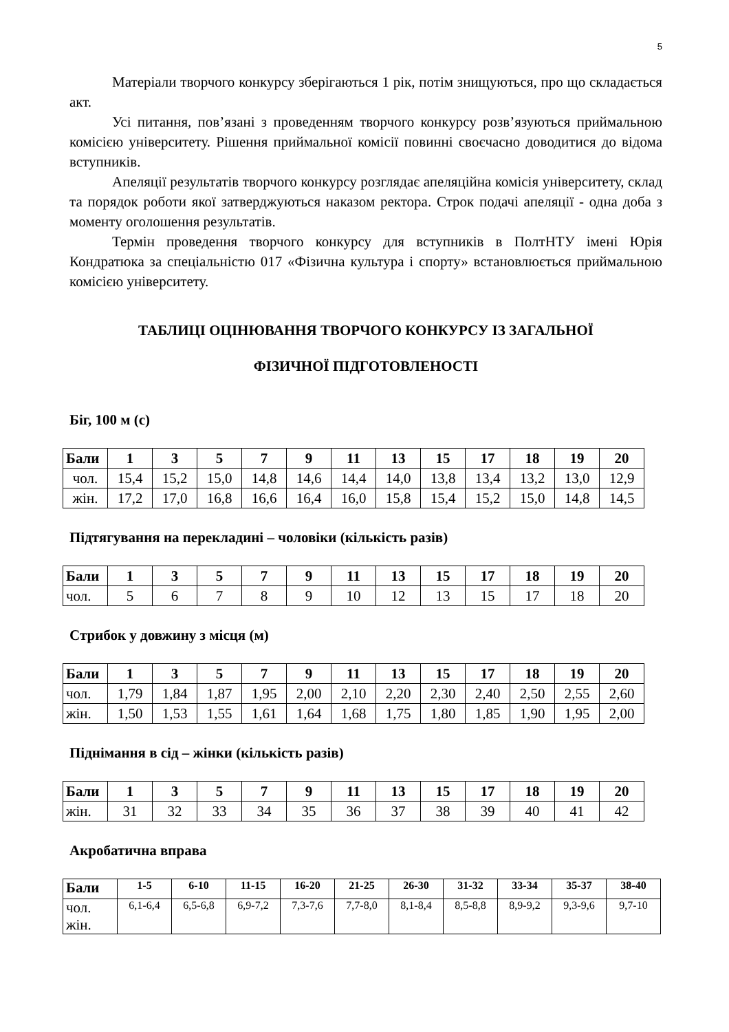5
Матеріали творчого конкурсу зберігаються 1 рік, потім знищуються, про що складається акт.
Усі питання, пов’язані з проведенням творчого конкурсу розв’язуються приймальною комісією університету. Рішення приймальної комісії повинні своєчасно доводитися до відома вступників.
Апеляції результатів творчого конкурсу розглядає апеляційна комісія університету, склад та порядок роботи якої затверджуються наказом ректора. Строк подачі апеляції - одна доба з моменту оголошення результатів.
Термін проведення творчого конкурсу для вступників в ПолтНТУ імені Юрія Кондратюка за спеціальністю 017 «Фізична культура і спорту» встановлюється приймальною комісією університету.
ТАБЛИЦІ ОЦІНЮВАННЯ ТВОРЧОГО КОНКУРСУ ІЗ ЗАГАЛЬНОЇ
ФІЗИЧНОЇ ПІДГОТОВЛЕНОСТІ
Біг, 100 м (с)
| Бали | 1 | 3 | 5 | 7 | 9 | 11 | 13 | 15 | 17 | 18 | 19 | 20 |
| --- | --- | --- | --- | --- | --- | --- | --- | --- | --- | --- | --- | --- |
| чол. | 15,4 | 15,2 | 15,0 | 14,8 | 14,6 | 14,4 | 14,0 | 13,8 | 13,4 | 13,2 | 13,0 | 12,9 |
| жін. | 17,2 | 17,0 | 16,8 | 16,6 | 16,4 | 16,0 | 15,8 | 15,4 | 15,2 | 15,0 | 14,8 | 14,5 |
Підтягування на перекладині – чоловіки (кількість разів)
| Бали | 1 | 3 | 5 | 7 | 9 | 11 | 13 | 15 | 17 | 18 | 19 | 20 |
| --- | --- | --- | --- | --- | --- | --- | --- | --- | --- | --- | --- | --- |
| чол. | 5 | 6 | 7 | 8 | 9 | 10 | 12 | 13 | 15 | 17 | 18 | 20 |
Стрибок у довжину з місця (м)
| Бали | 1 | 3 | 5 | 7 | 9 | 11 | 13 | 15 | 17 | 18 | 19 | 20 |
| --- | --- | --- | --- | --- | --- | --- | --- | --- | --- | --- | --- | --- |
| чол. | 1,79 | 1,84 | 1,87 | 1,95 | 2,00 | 2,10 | 2,20 | 2,30 | 2,40 | 2,50 | 2,55 | 2,60 |
| жін. | 1,50 | 1,53 | 1,55 | 1,61 | 1,64 | 1,68 | 1,75 | 1,80 | 1,85 | 1,90 | 1,95 | 2,00 |
Піднімання в сід – жінки (кількість разів)
| Бали | 1 | 3 | 5 | 7 | 9 | 11 | 13 | 15 | 17 | 18 | 19 | 20 |
| --- | --- | --- | --- | --- | --- | --- | --- | --- | --- | --- | --- | --- |
| жін. | 31 | 32 | 33 | 34 | 35 | 36 | 37 | 38 | 39 | 40 | 41 | 42 |
Акробатична вправа
| Бали | 1-5 | 6-10 | 11-15 | 16-20 | 21-25 | 26-30 | 31-32 | 33-34 | 35-37 | 38-40 |
| --- | --- | --- | --- | --- | --- | --- | --- | --- | --- | --- |
| чол. жін. | 6,1-6,4 | 6,5-6,8 | 6,9-7,2 | 7,3-7,6 | 7,7-8,0 | 8,1-8,4 | 8,5-8,8 | 8,9-9,2 | 9,3-9,6 | 9,7-10 |